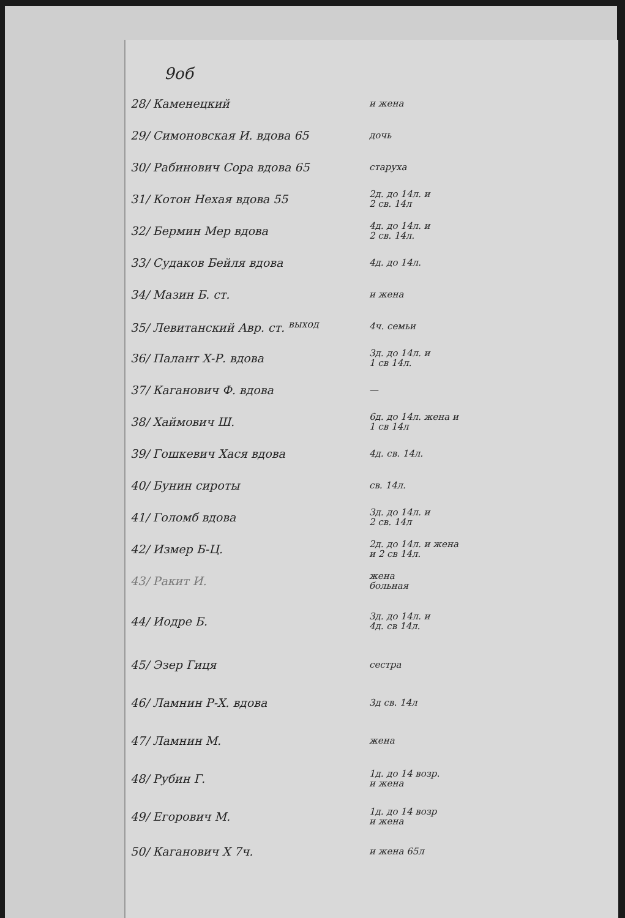9об
28/ Каменецкий
и жена
29/ Симоновская И. вдова 65
дочь
30/ Рабинович Сора вдова 65
старуха
31/ Котон Нехая вдова 55
2д. до 14л. и
2 св. 14л
32/ Бермин Мер вдова
4д. до 14л. и
2 св. 14л.
33/ Судаков Бейля вдова
4д. до 14л.
34/ Мазин Б. ст.
и жена
35/ Левитанский Авр. ст. <sup>выход</sup>
4ч. семьи
36/ Палант Х-Р. вдова
3д. до 14л. и
1 св 14л.
37/ Каганович Ф. вдова
—
38/ Хаймович Ш.
6д. до 14л. жена и
1 св 14л
39/ Гошкевич Хася вдова
4д. св. 14л.
40/ Бунин сироты
св. 14л.
41/ Голомб вдова
3д. до 14л. и
2 св. 14л
42/ Измер Б-Ц.
2д. до 14л. и жена
и 2 св 14л.
43/ Ракит И.
жена
больная
44/ Иодре Б.
3д. до 14л. и
4д. св 14л.
45/ Эзер Гиця
сестра
46/ Ламнин Р-Х. вдова
3д св. 14л
47/ Ламнин М.
жена
48/ Рубин Г.
1д. до 14 возр.
и жена
49/ Егорович М.
1д. до 14 возр
и жена
50/ Каганович Х 7ч.
и жена 65л